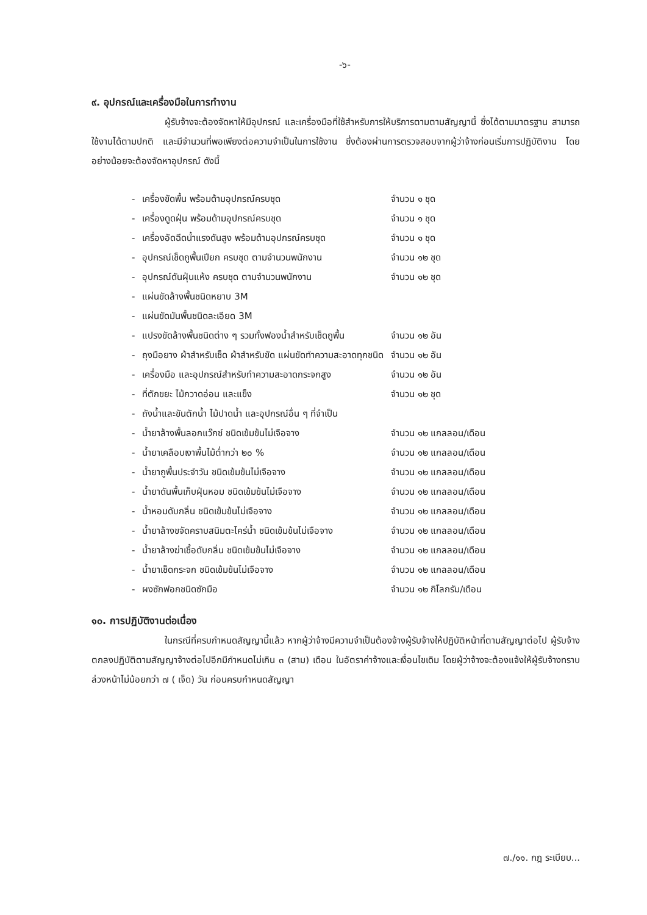-๖-
๙. อุปกรณ์และเครื่องมือในการทำงาน
ผู้รับจ้างจะต้องจัดหาให้มีอุปกรณ์ และเครื่องมือที่ใช้สำหรับการให้บริการตามตามสัญญานี้ ซึ่งได้ตามมาตรฐาน สามารถใช้งานได้ตามปกติ และมีจำนวนที่พอเพียงต่อความจำเป็นในการใช้งาน ซึ่งต้องผ่านการตรวจสอบจากผู้ว่าจ้างก่อนเริ่มการปฏิบัติงาน โดยอย่างน้อยจะต้องจัดหาอุปกรณ์ ดังนี้
| - | เครื่องขัดพื้น พร้อมด้ามอุปกรณ์ครบชุด | จำนวน ๑ ชุด |
| - | เครื่องดูดฝุ่น พร้อมด้ามอุปกรณ์ครบชุด | จำนวน ๑ ชุด |
| - | เครื่องอัดฉีดน้ำแรงดันสูง พร้อมด้ามอุปกรณ์ครบชุด | จำนวน ๑ ชุด |
| - | อุปกรณ์เช็ดถูพื้นเปียก ครบชุด ตามจำนวนพนักงาน | จำนวน ๑๒ ชุด |
| - | อุปกรณ์ดันฝุ่นแห้ง ครบชุด ตามจำนวนพนักงาน | จำนวน ๑๒ ชุด |
| - | แผ่นขัดล้างพื้นชนิดหยาบ 3M | |
| - | แผ่นขัดมันพื้นชนิดละเอียด 3M | |
| - | แปรงขัดล้างพื้นชนิดต่าง ๆ รวมทั้งฟองน้ำสำหรับเช็ดถูพื้น | จำนวน ๑๒ อัน |
| - | ถุงมือยาง ผ้าสำหรับเช็ด ผ้าสำหรับขัด แผ่นขัดทำความสะอาดทุกชนิด | จำนวน ๑๒ อัน |
| - | เครื่องมือ และอุปกรณ์สำหรับทำความสะอาดกระจกสูง | จำนวน ๑๒ อัน |
| - | ที่ตักขยะ ไม้กวาดอ่อน และแข็ง | จำนวน ๑๒ ชุด |
| - | ถังน้ำและขันตักน้ำ ไม้ปาดน้ำ และอุปกรณ์อื่น ๆ ที่จำเป็น | |
| - | น้ำยาล้างพื้นลอกแว๊กซ์ ชนิดเข้มข้นไม่เจือจาง | จำนวน ๑๒ แกลลอน/เดือน |
| - | น้ำยาเคลือบเงาพื้นไม้ต่ำกว่า ๒๐ % | จำนวน ๑๒ แกลลอน/เดือน |
| - | น้ำยาถูพื้นประจำวัน ชนิดเข้มข้นไม่เจือจาง | จำนวน ๑๒ แกลลอน/เดือน |
| - | น้ำยาดันพื้นเก็บฝุ่นหอม ชนิดเข้มข้นไม่เจือจาง | จำนวน ๑๒ แกลลอน/เดือน |
| - | น้ำหอมดับกลิ่น ชนิดเข้มข้นไม่เจือจาง | จำนวน ๑๒ แกลลอน/เดือน |
| - | น้ำยาล้างขจัดคราบสนิมตะไคร่น้ำ ชนิดเข้มข้นไม่เจือจาง | จำนวน ๑๒ แกลลอน/เดือน |
| - | น้ำยาล้างฆ่าเชื้อดับกลิ่น ชนิดเข้มข้นไม่เจือจาง | จำนวน ๑๒ แกลลอน/เดือน |
| - | น้ำยาเช็ดกระจก ชนิดเข้มข้นไม่เจือจาง | จำนวน ๑๒ แกลลอน/เดือน |
| - | ผงซักฟอกชนิดซักมือ | จำนวน ๑๒ กิโลกรัม/เดือน |
๑๐. การปฏิบัติงานต่อเนื่อง
ในกรณีที่ครบกำหนดสัญญานี้แล้ว หากผู้ว่าจ้างมีความจำเป็นต้องจ้างผู้รับจ้างให้ปฏิบัติหน้าที่ตามสัญญาต่อไป ผู้รับจ้างตกลงปฏิบัติตามสัญญาจ้างต่อไปอีกมีกำหนดไม่เกิน ๓ (สาม) เดือน ในอัตราค่าจ้างและเงื่อนไขเดิม โดยผู้ว่าจ้างจะต้องแจ้งให้ผู้รับจ้างทราบล่วงหน้าไม่น้อยกว่า ๗ ( เจ็ด) วัน ก่อนครบกำหนดสัญญา
๗./๑๑. กฎ ระเบียบ...